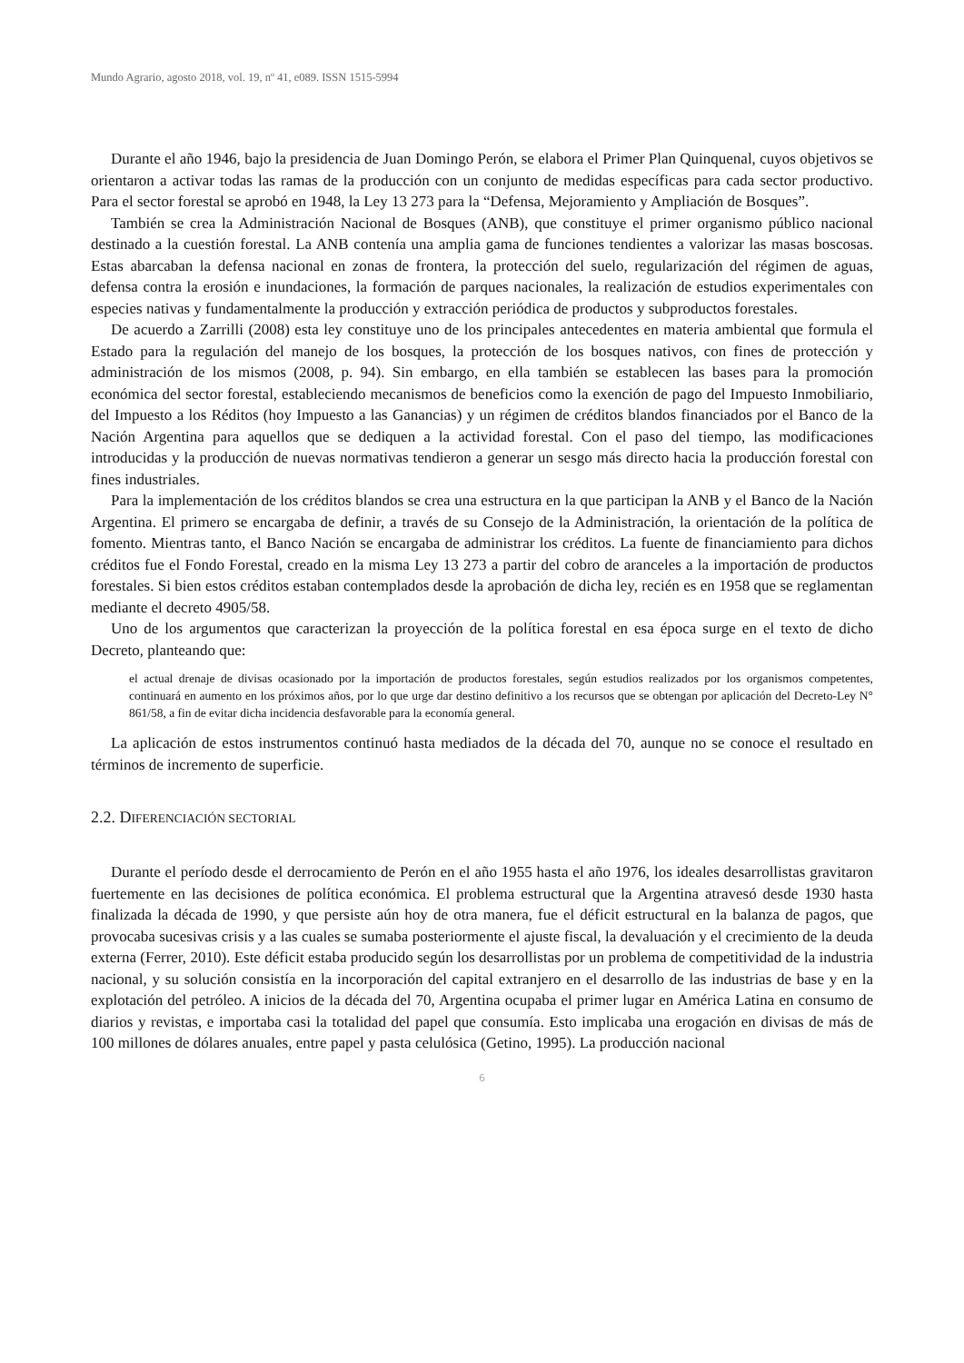Mundo Agrario, agosto 2018, vol. 19, nº 41, e089. ISSN 1515-5994
Durante el año 1946, bajo la presidencia de Juan Domingo Perón, se elabora el Primer Plan Quinquenal, cuyos objetivos se orientaron a activar todas las ramas de la producción con un conjunto de medidas específicas para cada sector productivo. Para el sector forestal se aprobó en 1948, la Ley 13 273 para la “Defensa, Mejoramiento y Ampliación de Bosques”.
También se crea la Administración Nacional de Bosques (ANB), que constituye el primer organismo público nacional destinado a la cuestión forestal. La ANB contenía una amplia gama de funciones tendientes a valorizar las masas boscosas. Estas abarcaban la defensa nacional en zonas de frontera, la protección del suelo, regularización del régimen de aguas, defensa contra la erosión e inundaciones, la formación de parques nacionales, la realización de estudios experimentales con especies nativas y fundamentalmente la producción y extracción periódica de productos y subproductos forestales.
De acuerdo a Zarrilli (2008) esta ley constituye uno de los principales antecedentes en materia ambiental que formula el Estado para la regulación del manejo de los bosques, la protección de los bosques nativos, con fines de protección y administración de los mismos (2008, p. 94). Sin embargo, en ella también se establecen las bases para la promoción económica del sector forestal, estableciendo mecanismos de beneficios como la exención de pago del Impuesto Inmobiliario, del Impuesto a los Réditos (hoy Impuesto a las Ganancias) y un régimen de créditos blandos financiados por el Banco de la Nación Argentina para aquellos que se dediquen a la actividad forestal. Con el paso del tiempo, las modificaciones introducidas y la producción de nuevas normativas tendieron a generar un sesgo más directo hacia la producción forestal con fines industriales.
Para la implementación de los créditos blandos se crea una estructura en la que participan la ANB y el Banco de la Nación Argentina. El primero se encargaba de definir, a través de su Consejo de la Administración, la orientación de la política de fomento. Mientras tanto, el Banco Nación se encargaba de administrar los créditos. La fuente de financiamiento para dichos créditos fue el Fondo Forestal, creado en la misma Ley 13 273 a partir del cobro de aranceles a la importación de productos forestales. Si bien estos créditos estaban contemplados desde la aprobación de dicha ley, recién es en 1958 que se reglamentan mediante el decreto 4905/58.
Uno de los argumentos que caracterizan la proyección de la política forestal en esa época surge en el texto de dicho Decreto, planteando que:
el actual drenaje de divisas ocasionado por la importación de productos forestales, según estudios realizados por los organismos competentes, continuará en aumento en los próximos años, por lo que urge dar destino definitivo a los recursos que se obtengan por aplicación del Decreto-Ley N° 861/58, a fin de evitar dicha incidencia desfavorable para la economía general.
La aplicación de estos instrumentos continuó hasta mediados de la década del 70, aunque no se conoce el resultado en términos de incremento de superficie.
2.2. DIFERENCIACIÓN SECTORIAL
Durante el período desde el derrocamiento de Perón en el año 1955 hasta el año 1976, los ideales desarrollistas gravitaron fuertemente en las decisiones de política económica. El problema estructural que la Argentina atravesó desde 1930 hasta finalizada la década de 1990, y que persiste aún hoy de otra manera, fue el déficit estructural en la balanza de pagos, que provocaba sucesivas crisis y a las cuales se sumaba posteriormente el ajuste fiscal, la devaluación y el crecimiento de la deuda externa (Ferrer, 2010). Este déficit estaba producido según los desarrollistas por un problema de competitividad de la industria nacional, y su solución consistía en la incorporación del capital extranjero en el desarrollo de las industrias de base y en la explotación del petróleo. A inicios de la década del 70, Argentina ocupaba el primer lugar en América Latina en consumo de diarios y revistas, e importaba casi la totalidad del papel que consumía. Esto implicaba una erogación en divisas de más de 100 millones de dólares anuales, entre papel y pasta celulósica (Getino, 1995). La producción nacional
6